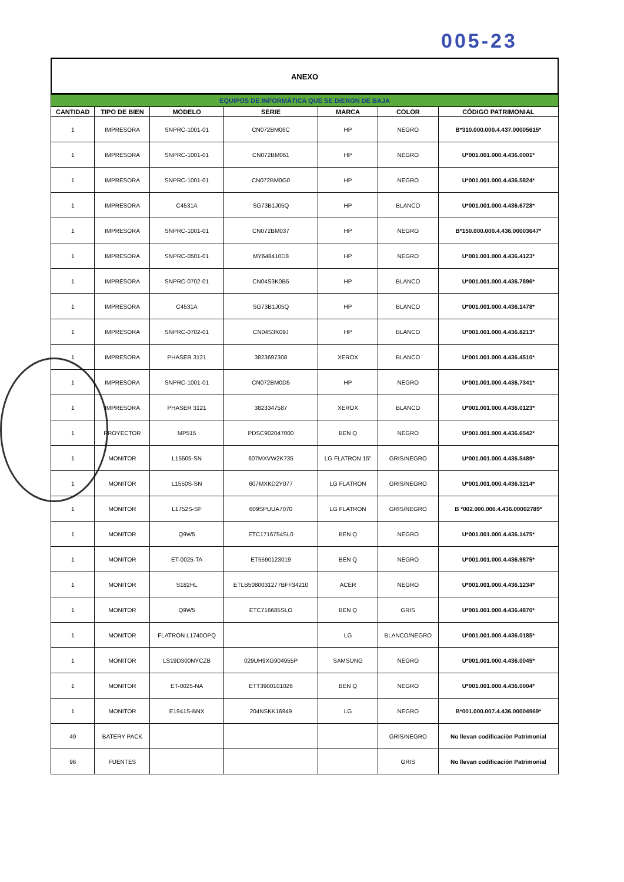005-23
ANEXO
| EQUIPOS DE INFORMÁTICA QUE SE DIERON DE BAJA | | | | | | |
| --- | --- | --- | --- | --- | --- | --- |
| CANTIDAD | TIPO DE BIEN | MODELO | SERIE | MARCA | COLOR | CÓDIGO PATRIMONIAL |
| 1 | IMPRESORA | SNPRC-1001-01 | CN072BM06C | HP | NEGRO | B*310.000.000.4.437.00005615* |
| 1 | IMPRESORA | SNPRC-1001-01 | CN072BM061 | HP | NEGRO | U*001.001.000.4.436.0001* |
| 1 | IMPRESORA | SNPRC-1001-01 | CN072BM0G0 | HP | NEGRO | U*001.001.000.4.436.5824* |
| 1 | IMPRESORA | C4531A | SG73B1J05Q | HP | BLANCO | U*001.001.000.4.436.6728* |
| 1 | IMPRESORA | SNPRC-1001-01 | CN072BM037 | HP | NEGRO | B*150.000.000.4.436.00003647* |
| 1 | IMPRESORA | SNPRC-0501-01 | MY648410D8 | HP | NEGRO | U*001.001.000.4.436.4123* |
| 1 | IMPRESORA | SNPRC-0702-01 | CN04S3K0B5 | HP | BLANCO | U*001.001.000.4.436.7896* |
| 1 | IMPRESORA | C4531A | SG73B1J05Q | HP | BLANCO | U*001.001.000.4.436.1478* |
| 1 | IMPRESORA | SNPRC-0702-01 | CN04S3K09J | HP | BLANCO | U*001.001.000.4.436.8213* |
| 1 | IMPRESORA | PHASER 3121 | 3823697308 | XEROX | BLANCO | U*001.001.000.4.436.4510* |
| 1 | IMPRESORA | SNPRC-1001-01 | CN072BM0D5 | HP | NEGRO | U*001.001.000.4.436.7341* |
| 1 | IMPRESORA | PHASER 3121 | 3823347587 | XEROX | BLANCO | U*001.001.000.4.436.0123* |
| 1 | PROYECTOR | MP515 | PDSC902047000 | BEN Q | NEGRO | U*001.001.000.4.436.6542* |
| 1 | MONITOR | L15505-SN | 607MXVW2K735 | LG FLATRON 15" | GRIS/NEGRO | U*001.001.000.4.436.5489* |
| 1 | MONITOR | L1550S-SN | 607MXKD2Y077 | LG FLATRON | GRIS/NEGRO | U*001.001.000.4.436.3214* |
| 1 | MONITOR | L1752S-SF | 609SPUUA7070 | LG FLATRON | GRIS/NEGRO | B *002.000.006.4.436.00002789* |
| 1 | MONITOR | Q9W5 | ETC1716754SL0 | BEN Q | NEGRO | U*001.001.000.4.436.1475* |
| 1 | MONITOR | ET-0025-TA | ET5590123019 | BEN Q | NEGRO | U*001.001.000.4.436.9875* |
| 1 | MONITOR | S182HL | ETLB5080031277BFF34210 | ACER | NEGRO | U*001.001.000.4.436.1234* |
| 1 | MONITOR | Q9W5 | ETC716685SLO | BEN Q | GRIS | U*001.001.000.4.436.4870* |
| 1 | MONITOR | FLATRON L1740OPQ | | LG | BLANCO/NEGRO | U*001.001.000.4.436.0185* |
| 1 | MONITOR | LS19D300NYCZB | 029UH9XG904955P | SAMSUNG | NEGRO | U*001.001.000.4.436.0045* |
| 1 | MONITOR | ET-0025-NA | ETT3900101026 | BEN Q | NEGRO | U*001.001.000.4.436.0004* |
| 1 | MONITOR | E1941S-BNX | 204NSKK16949 | LG | NEGRO | B*001.000.007.4.436.00004969* |
| 49 | BATERY PACK | | | | GRIS/NEGRO | No llevan codificación Patrimonial |
| 96 | FUENTES | | | | GRIS | No llevan codificación Patrimonial |